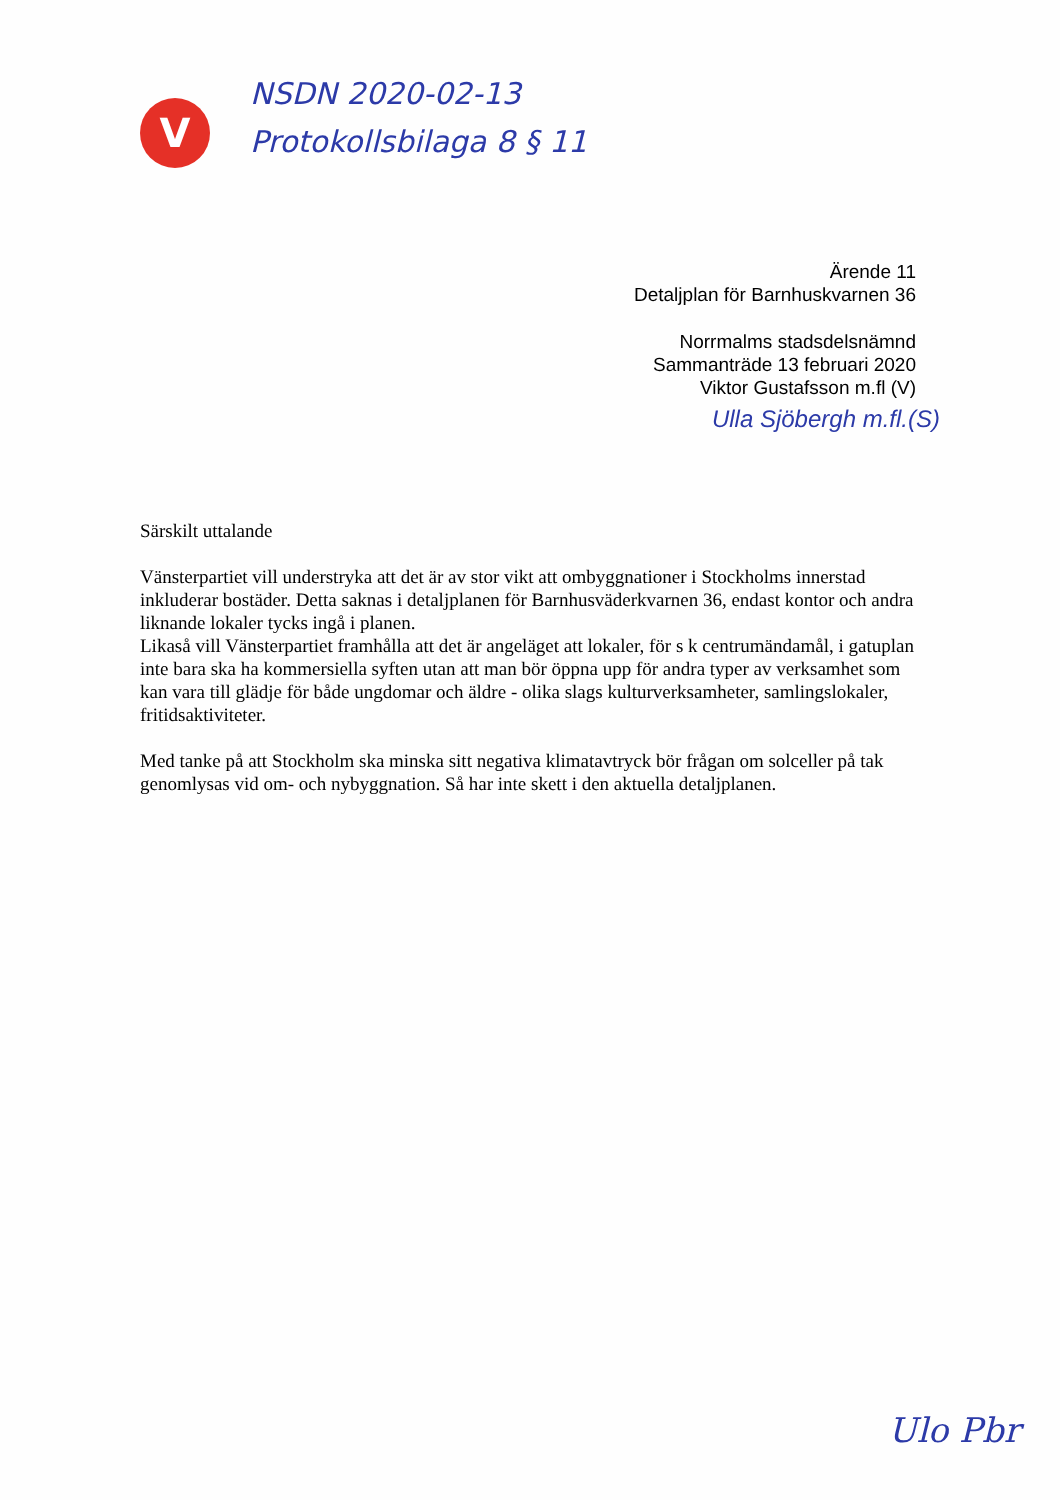V
NSDN 2020-02-13
Protokollsbilaga 8 § 11
Ärende 11
Detaljplan för Barnhuskvarnen 36
Norrmalms stadsdelsnämnd
Sammanträde 13 februari 2020
Viktor Gustafsson m.fl (V)
Ulla Sjöbergh m.fl.(S)
Särskilt uttalande
Vänsterpartiet vill understryka att det är av stor vikt att ombyggnationer i Stockholms innerstad inkluderar bostäder. Detta saknas i detaljplanen för Barnhusväderkvarnen 36, endast kontor och andra liknande lokaler tycks ingå i planen.
Likaså vill Vänsterpartiet framhålla att det är angeläget att lokaler, för s k centrumändamål, i gatuplan inte bara ska ha kommersiella syften utan att man bör öppna upp för andra typer av verksamhet som kan vara till glädje för både ungdomar och äldre - olika slags kulturverksamheter, samlingslokaler, fritidsaktiviteter.
Med tanke på att Stockholm ska minska sitt negativa klimatavtryck bör frågan om solceller på tak genomlysas vid om- och nybyggnation. Så har inte skett i den aktuella detaljplanen.
Ulo Pbr